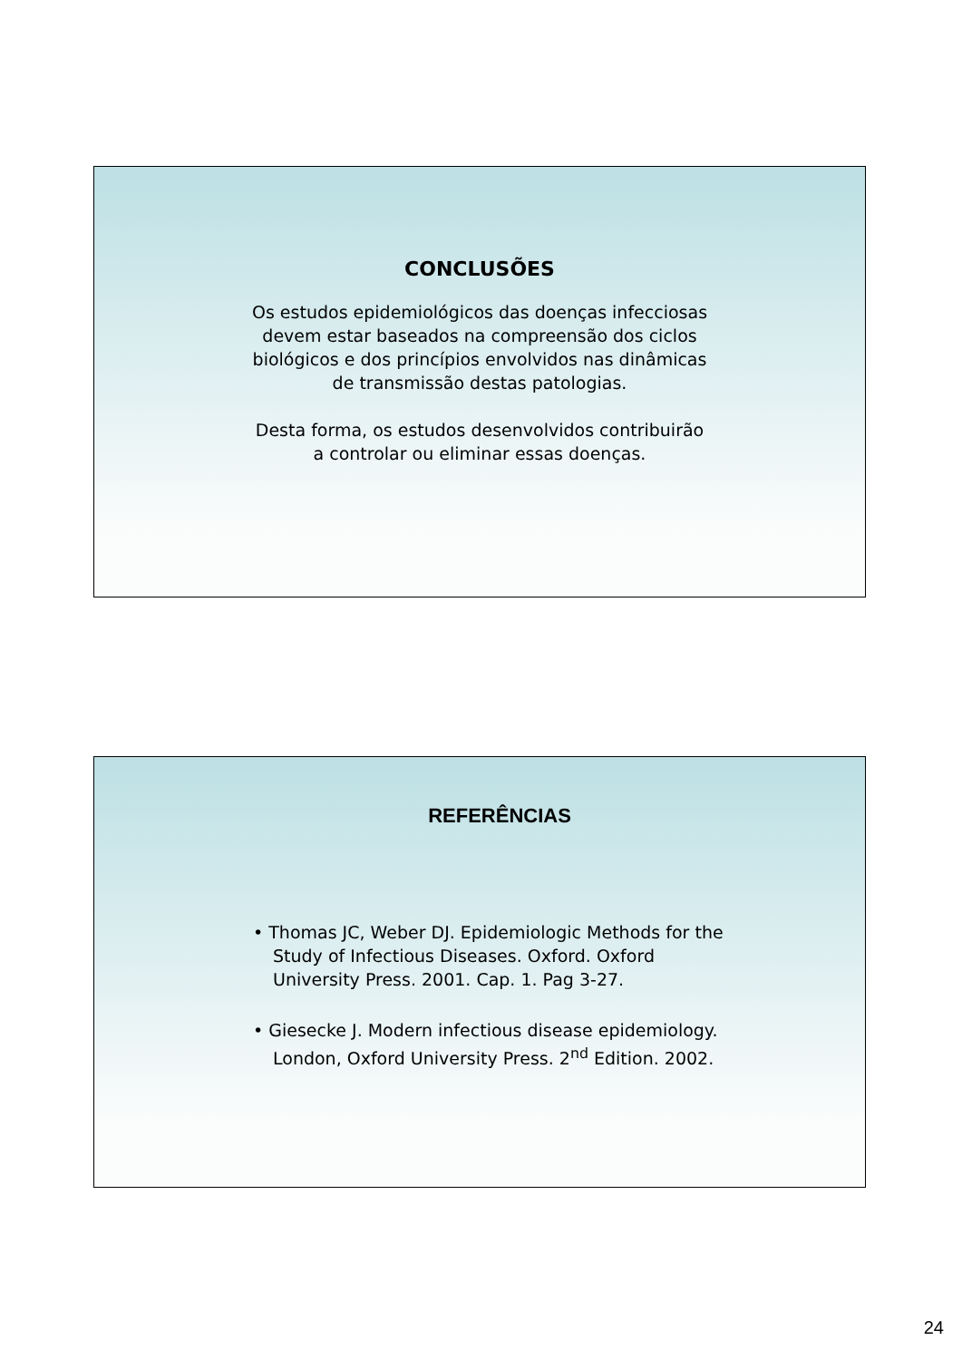CONCLUSÕES
Os estudos epidemiológicos das doenças infecciosas
devem estar baseados na compreensão dos ciclos
biológicos e dos princípios envolvidos nas dinâmicas
de transmissão destas patologias.
Desta forma, os estudos desenvolvidos contribuirão
a controlar ou eliminar essas doenças.
REFERÊNCIAS
• Thomas JC, Weber DJ. Epidemiologic Methods for the Study of Infectious Diseases. Oxford. Oxford University Press. 2001. Cap. 1. Pag 3-27.
• Giesecke J. Modern infectious disease epidemiology. London, Oxford University Press. 2<sup>nd</sup> Edition. 2002.
24